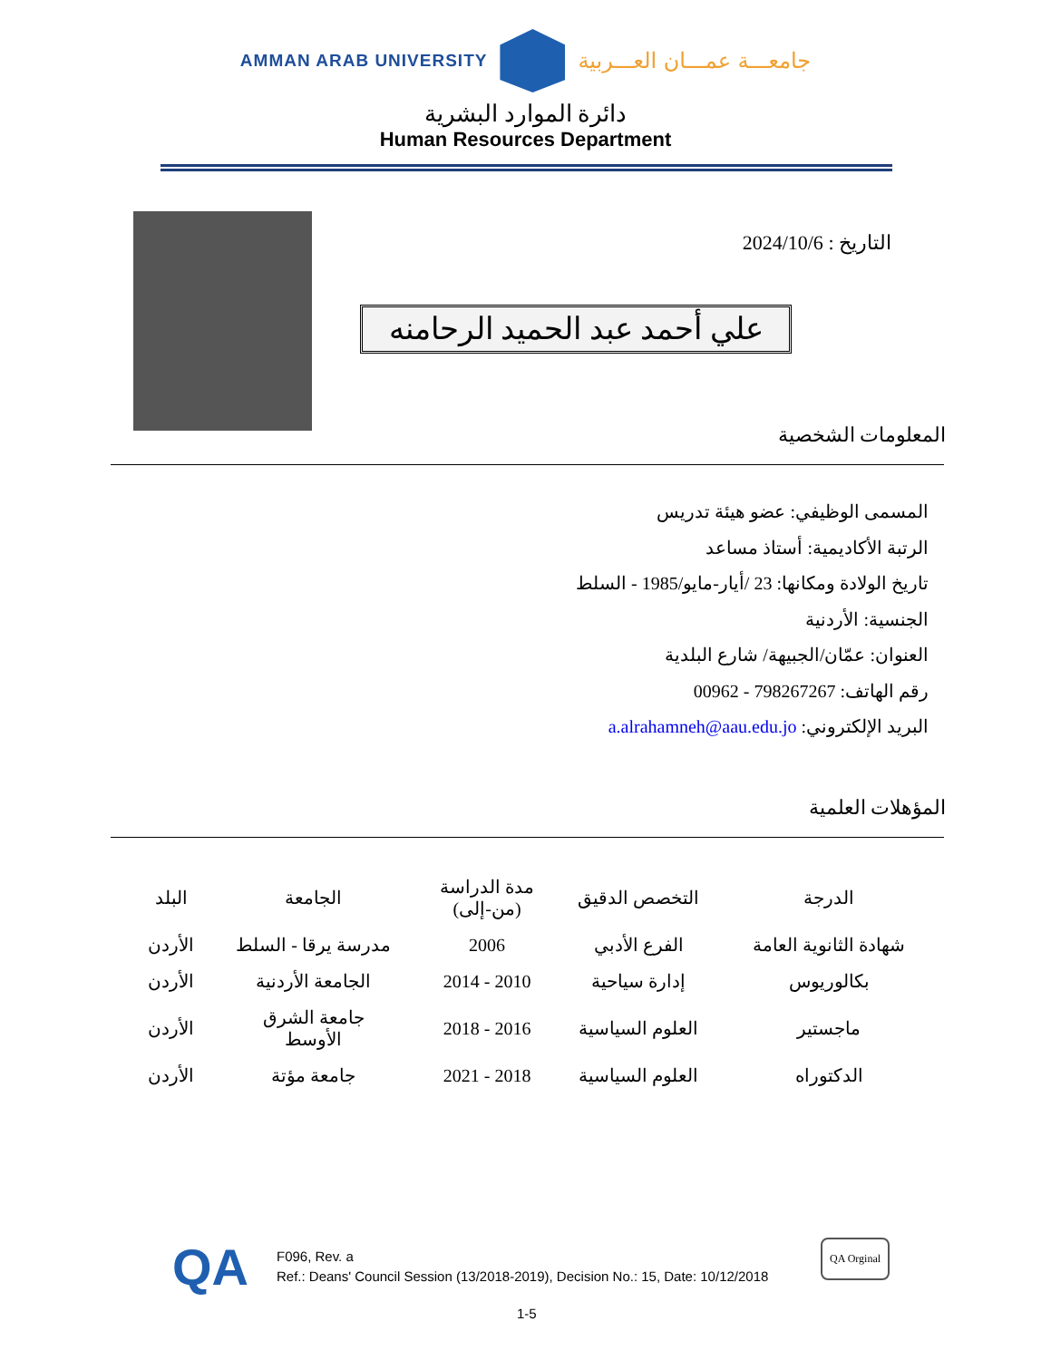AMMAN ARAB UNIVERSITY
جامعـــة عمـــان العـــربية
دائرة الموارد البشرية
Human Resources Department
التاريخ : 2024/10/6
علي أحمد عبد الحميد الرحامنه
المعلومات الشخصية
المسمى الوظيفي: عضو هيئة تدريس
الرتبة الأكاديمية: أستاذ مساعد
تاريخ الولادة ومكانها: 23 /أيار-مايو/1985 - السلط
الجنسية: الأردنية
العنوان: عمّان/الجبيهة/ شارع البلدية
رقم الهاتف: 798267267 - 00962
البريد الإلكتروني: a.alrahamneh@aau.edu.jo
المؤهلات العلمية
| الدرجة | التخصص الدقيق | مدة الدراسة (من-إلى) | الجامعة | البلد |
| --- | --- | --- | --- | --- |
| شهادة الثانوية العامة | الفرع الأدبي | 2006 | مدرسة يرقا - السلط | الأردن |
| بكالوريوس | إدارة سياحية | 2010 - 2014 | الجامعة الأردنية | الأردن |
| ماجستير | العلوم السياسية | 2016 - 2018 | جامعة الشرق الأوسط | الأردن |
| الدكتوراه | العلوم السياسية | 2018 - 2021 | جامعة مؤتة | الأردن |
QA
F096, Rev. a
Ref.: Deans' Council Session (13/2018-2019), Decision No.: 15, Date: 10/12/2018
QA Orginal
1-5